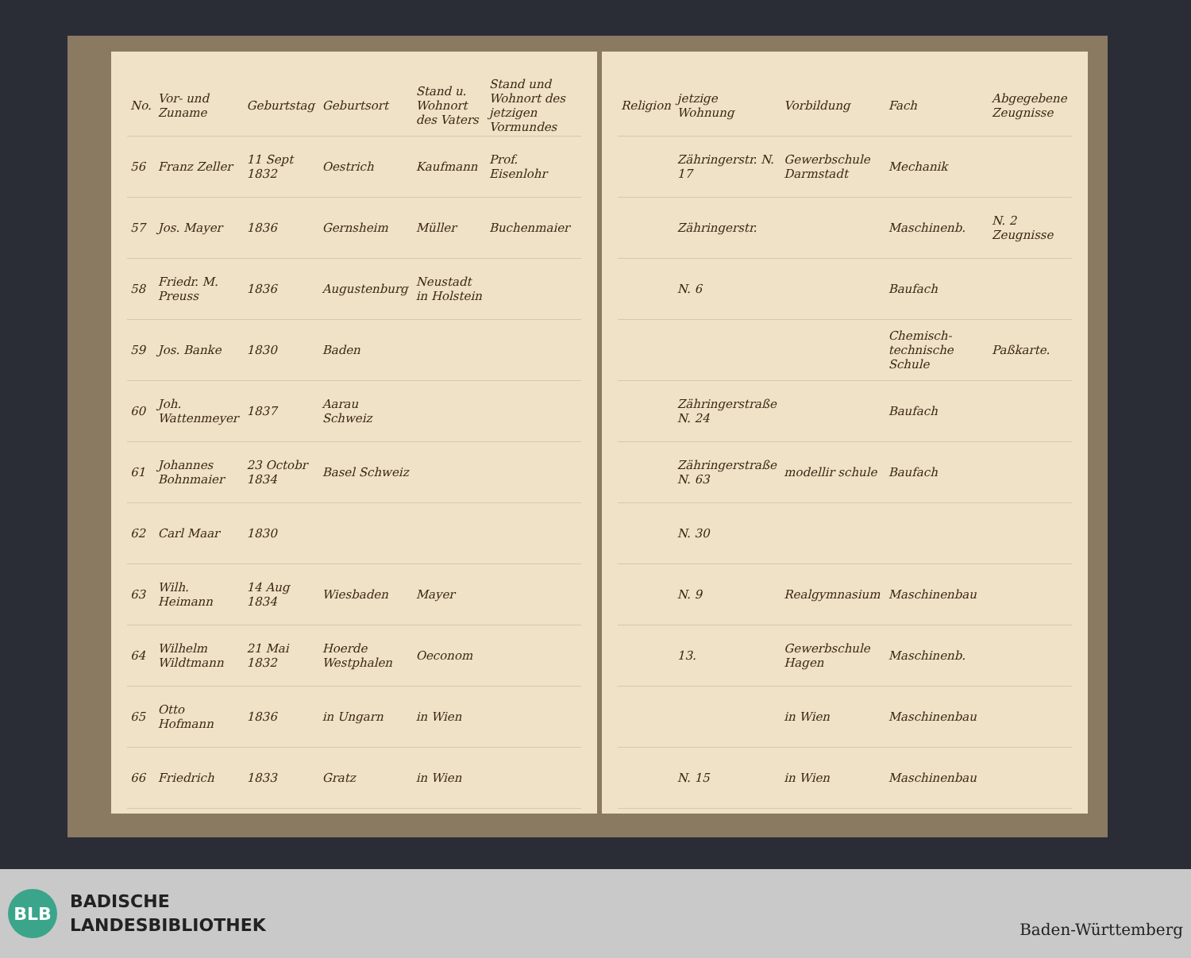| No. | Vor- und Zuname | Geburtstag | Geburtsort | Stand u. Wohnort des Vaters | Stand und Wohnort des jetzigen Vormundes |
| --- | --- | --- | --- | --- | --- |
| 56 | Franz Zeller | 11 Sept 1832 | Oestrich | Kaufmann | Prof. Eisenlohr |
| 57 | Jos. Mayer | 1836 | Gernsheim | Müller | Buchenmaier |
| 58 | Friedr. M. Preuss | 1836 | Augustenburg | Neustadt in Holstein | |
| 59 | Jos. Banke | 1830 | Baden | | |
| 60 | Joh. Wattenmeyer | 1837 | Aarau Schweiz | | |
| 61 | Johannes Bohnmaier | 23 Octobr 1834 | Basel Schweiz | | |
| 62 | Carl Maar | 1830 | | | |
| 63 | Wilh. Heimann | 14 Aug 1834 | Wiesbaden | Mayer | |
| 64 | Wilhelm Wildtmann | 21 Mai 1832 | Hoerde Westphalen | Oeconom | |
| 65 | Otto Hofmann | 1836 | in Ungarn | in Wien | |
| 66 | Friedrich | 1833 | Gratz | in Wien | |
| Religion | jetzige Wohnung | Vorbildung | Fach | | Abgegebene Zeugnisse |
| --- | --- | --- | --- | --- | --- |
| | Zähringerstr. N. 17 | Gewerbschule Darmstadt | Mechanik | | |
| | Zähringerstr. | | Maschinenb. | | N. 2 Zeugnisse |
| | N. 6 | | Baufach | | |
| | | | Chemisch-technische Schule | | Paßkarte. |
| | Zähringerstraße N. 24 | | Baufach | | |
| | Zähringerstraße N. 63 | modellir schule | Baufach | | |
| | N. 30 | | | | |
| | N. 9 | Realgymnasium | Maschinenbau | | |
| | 13. | Gewerbschule Hagen | Maschinenb. | | |
| | | in Wien | Maschinenbau | | |
| | N. 15 | in Wien | Maschinenbau | | |
BLB
BADISCHE
LANDESBIBLIOTHEK
Baden-Württemberg